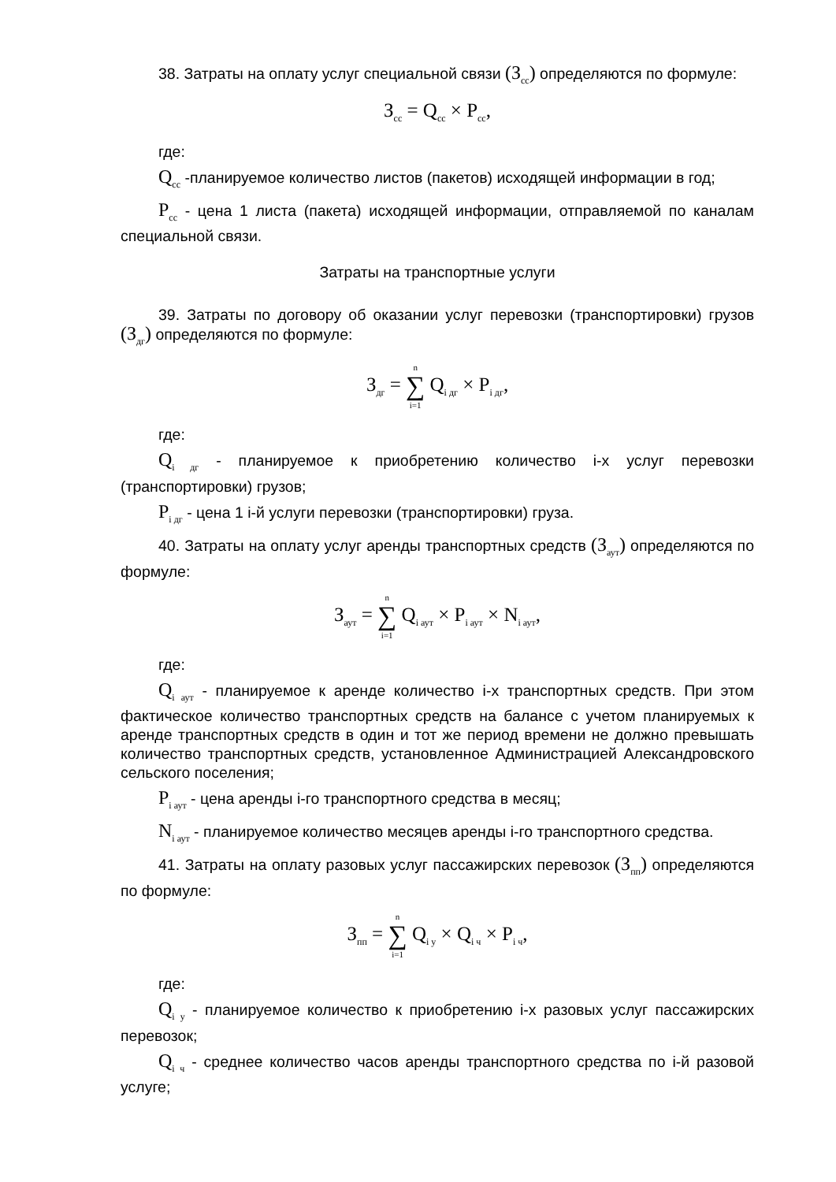38. Затраты на оплату услуг специальной связи (З<sub>сс</sub>) определяются по формуле:
З<sub>сс</sub> = Q<sub>сс</sub> × P<sub>сс</sub>,
где:
Q<sub>сс</sub> -планируемое количество листов (пакетов) исходящей информации в год;
P<sub>сс</sub> - цена 1 листа (пакета) исходящей информации, отправляемой по каналам специальной связи.
Затраты на транспортные услуги
39. Затраты по договору об оказании услуг перевозки (транспортировки) грузов (З<sub>дг</sub>) определяются по формуле:
З<sub>дг</sub> = n ∑ i=1 Q<sub>i дг</sub> × P<sub>i дг</sub>,
где:
Q<sub>i дг</sub> - планируемое к приобретению количество i-х услуг перевозки (транспортировки) грузов;
P<sub>i дг</sub> - цена 1 i-й услуги перевозки (транспортировки) груза.
40. Затраты на оплату услуг аренды транспортных средств (З<sub>аут</sub>) определяются по формуле:
З<sub>аут</sub> = n ∑ i=1 Q<sub>i аут</sub> × P<sub>i аут</sub> × N<sub>i аут</sub>,
где:
Q<sub>i аут</sub> - планируемое к аренде количество i-х транспортных средств. При этом фактическое количество транспортных средств на балансе с учетом планируемых к аренде транспортных средств в один и тот же период времени не должно превышать количество транспортных средств, установленное Администрацией Александровского сельского поселения;
P<sub>i аут</sub> - цена аренды i-го транспортного средства в месяц;
N<sub>i аут</sub> - планируемое количество месяцев аренды i-го транспортного средства.
41. Затраты на оплату разовых услуг пассажирских перевозок (З<sub>пп</sub>) определяются по формуле:
З<sub>пп</sub> = n ∑ i=1 Q<sub>i у</sub> × Q<sub>i ч</sub> × P<sub>i ч</sub>,
где:
Q<sub>i у</sub> - планируемое количество к приобретению i-х разовых услуг пассажирских перевозок;
Q<sub>i ч</sub> - среднее количество часов аренды транспортного средства по i-й разовой услуге;